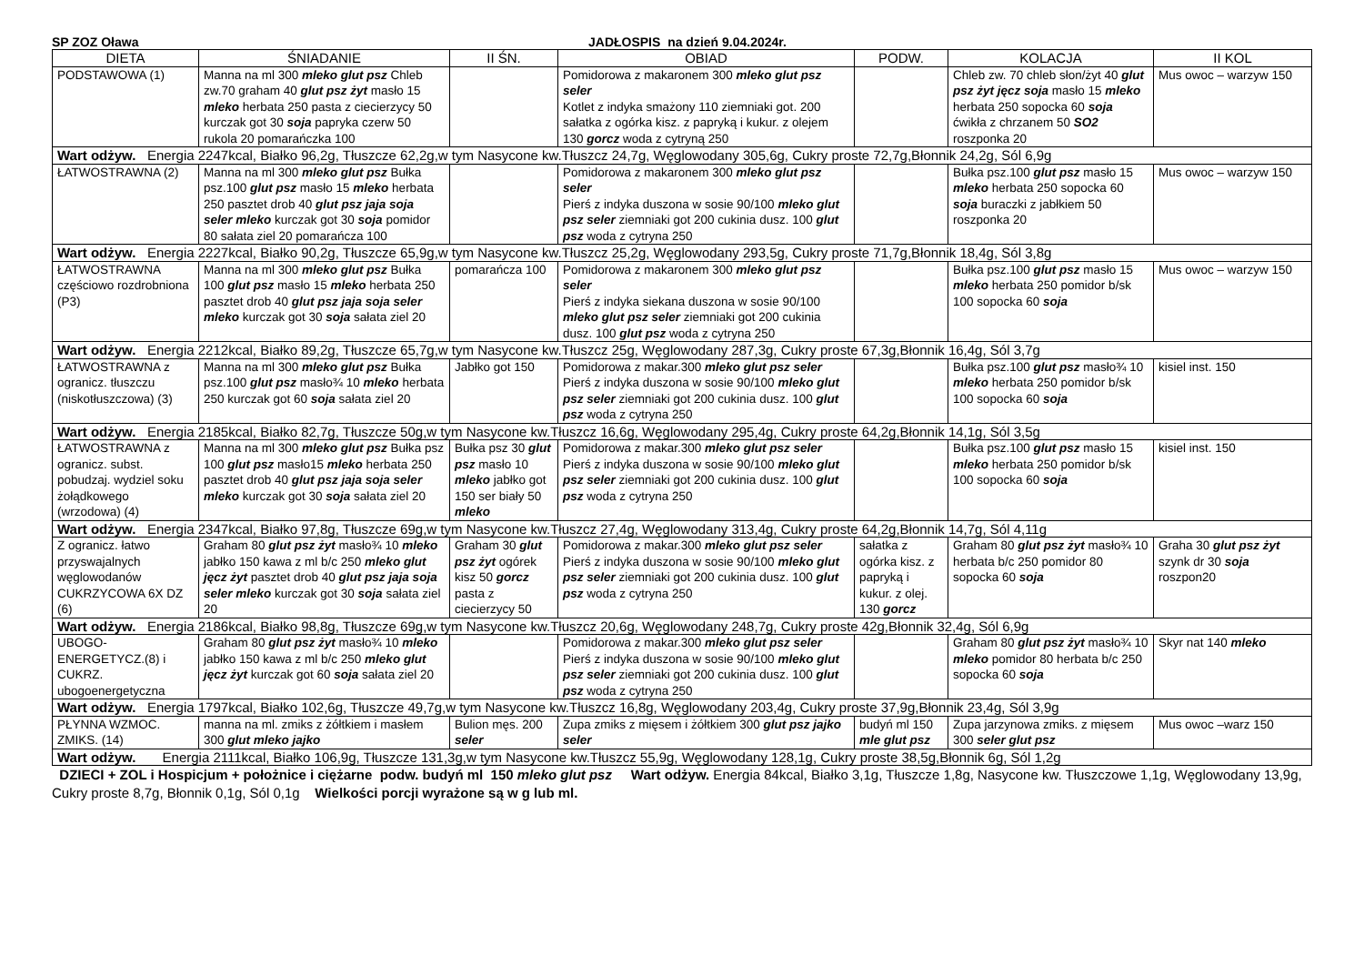SP ZOZ Oława JADŁOSPIS na dzień 9.04.2024r.
| DIETA | ŚNIADANIE | II ŚN. | OBIAD | PODW. | KOLACJA | II KOL |
| --- | --- | --- | --- | --- | --- | --- |
| PODSTAWOWA (1) | Manna na ml 300 mleko glut psz Chleb zw.70 graham 40 glut psz żyt masło 15 mleko herbata 250 pasta z ciecierzycy 50 kurczak got 30 soja papryka czerw 50 rukola 20 pomarańczka 100 | | Pomidorowa z makaronem 300 mleko glut psz seler Kotlet z indyka smażony 110 ziemniaki got. 200 sałatka z ogórka kisz. z papryką i kukur. z olejem 130 gorcz woda z cytryną 250 | | Chleb zw. 70 chleb słon/żyt 40 glut psz żyt jęcz soja masło 15 mleko herbata 250 sopocka 60 soja ćwikła z chrzanem 50 SO2 roszponka 20 | Mus owoc – warzyw 150 |
| Wart odżyw. Energia 2247kcal, Białko 96,2g, Tłuszcze 62,2g,w tym Nasycone kw.Tłuszcz 24,7g, Węglowodany 305,6g, Cukry proste 72,7g,Błonnik 24,2g, Sól 6,9g | | | | | | |
| ŁATWOSTRAWNA (2) | Manna na ml 300 mleko glut psz Bułka psz.100 glut psz masło 15 mleko herbata 250 pasztet drob 40 glut psz jaja soja seler mleko kurczak got 30 soja pomidor 80 sałata ziel 20 pomarańcza 100 | | Pomidorowa z makaronem 300 mleko glut psz seler Pierś z indyka duszona w sosie 90/100 mleko glut psz seler ziemniaki got 200 cukinia dusz. 100 glut psz woda z cytryna 250 | | Bułka psz.100 glut psz masło 15 mleko herbata 250 sopocka 60 soja buraczki z jabłkiem 50 roszponka 20 | Mus owoc – warzyw 150 |
| Wart odżyw. Energia 2227kcal, Białko 90,2g, Tłuszcze 65,9g,w tym Nasycone kw.Tłuszcz 25,2g, Węglowodany 293,5g, Cukry proste 71,7g,Błonnik 18,4g, Sól 3,8g | | | | | | |
| ŁATWOSTRAWNA częściowo rozdrobniona (P3) | Manna na ml 300 mleko glut psz Bułka 100 glut psz masło 15 mleko herbata 250 pasztet drob 40 glut psz jaja soja seler mleko kurczak got 30 soja sałata ziel 20 | pomarańcza 100 | Pomidorowa z makaronem 300 mleko glut psz seler Pierś z indyka siekana duszona w sosie 90/100 mleko glut psz seler ziemniaki got 200 cukinia dusz. 100 glut psz woda z cytryna 250 | | Bułka psz.100 glut psz masło 15 mleko herbata 250 pomidor b/sk 100 sopocka 60 soja | Mus owoc – warzyw 150 |
| Wart odżyw. Energia 2212kcal, Białko 89,2g, Tłuszcze 65,7g,w tym Nasycone kw.Tłuszcz 25g, Węglowodany 287,3g, Cukry proste 67,3g,Błonnik 16,4g, Sól 3,7g | | | | | | |
| ŁATWOSTRAWNA z ogranicz. tłuszczu (niskotłuszczowa) (3) | Manna na ml 300 mleko glut psz Bułka psz.100 glut psz masło¾ 10 mleko herbata 250 kurczak got 60 soja sałata ziel 20 | Jabłko got 150 | Pomidorowa z makar.300 mleko glut psz seler Pierś z indyka duszona w sosie 90/100 mleko glut psz seler ziemniaki got 200 cukinia dusz. 100 glut psz woda z cytryna 250 | | Bułka psz.100 glut psz masło¾ 10 mleko herbata 250 pomidor b/sk 100 sopocka 60 soja | kisiel inst. 150 |
| Wart odżyw. Energia 2185kcal, Białko 82,7g, Tłuszcze 50g,w tym Nasycone kw.Tłuszcz 16,6g, Węglowodany 295,4g, Cukry proste 64,2g,Błonnik 14,1g, Sól 3,5g | | | | | | |
| ŁATWOSTRAWNA z ogranicz. subst. pobudzaj. wydziel soku żołądkowego (wrzodowa) (4) | Manna na ml 300 mleko glut psz Bułka psz 100 glut psz masło15 mleko herbata 250 pasztet drob 40 glut psz jaja soja seler mleko kurczak got 30 soja sałata ziel 20 | Bułka psz 30 glut psz masło 10 mleko jabłko got 150 ser biały 50 mleko | Pomidorowa z makar.300 mleko glut psz seler Pierś z indyka duszona w sosie 90/100 mleko glut psz seler ziemniaki got 200 cukinia dusz. 100 glut psz woda z cytryna 250 | | Bułka psz.100 glut psz masło 15 mleko herbata 250 pomidor b/sk 100 sopocka 60 soja | kisiel inst. 150 |
| Wart odżyw. Energia 2347kcal, Białko 97,8g, Tłuszcze 69g,w tym Nasycone kw.Tłuszcz 27,4g, Węglowodany 313,4g, Cukry proste 64,2g,Błonnik 14,7g, Sól 4,11g | | | | | | |
| Z ogranicz. łatwo przyswajalnych węglowodanów CUKRZYCOWA 6X DZ (6) | Graham 80 glut psz żyt masło¾ 10 mleko jabłko 150 kawa z ml b/c 250 mleko glut jęcz żyt pasztet drob 40 glut psz jaja soja seler mleko kurczak got 30 soja sałata ziel 20 | Graham 30 glut psz żyt ogórek kisz 50 gorcz pasta z ciecierzycy 50 | Pomidorowa z makar.300 mleko glut psz seler Pierś z indyka duszona w sosie 90/100 mleko glut psz seler ziemniaki got 200 cukinia dusz. 100 glut psz woda z cytryna 250 | sałatka z ogórka kisz. z papryką i kukur. z olej. 130 gorcz | Graham 80 glut psz żyt masło¾ 10 herbata b/c 250 pomidor 80 sopocka 60 soja | Graha 30 glut psz żyt szynk dr 30 soja roszpon20 |
| Wart odżyw. Energia 2186kcal, Białko 98,8g, Tłuszcze 69g,w tym Nasycone kw.Tłuszcz 20,6g, Węglowodany 248,7g, Cukry proste 42g,Błonnik 32,4g, Sól 6,9g | | | | | | |
| UBOGO-ENERGETYCZ.(8) i CUKRZ. ubogoenergetyczna | Graham 80 glut psz żyt masło¾ 10 mleko jabłko 150 kawa z ml b/c 250 mleko glut jęcz żyt kurczak got 60 soja sałata ziel 20 | | Pomidorowa z makar.300 mleko glut psz seler Pierś z indyka duszona w sosie 90/100 mleko glut psz seler ziemniaki got 200 cukinia dusz. 100 glut psz woda z cytryna 250 | | Graham 80 glut psz żyt masło¾ 10 mleko pomidor 80 herbata b/c 250 sopocka 60 soja | Skyr nat 140 mleko |
| Wart odżyw. Energia 1797kcal, Białko 102,6g, Tłuszcze 49,7g,w tym Nasycone kw.Tłuszcz 16,8g, Węglowodany 203,4g, Cukry proste 37,9g,Błonnik 23,4g, Sól 3,9g | | | | | | |
| PŁYNNA WZMOC. ZMIKS. (14) | manna na ml. zmiks z żółtkiem i masłem 300 glut mleko jajko | Bulion męs. 200 seler | Zupa zmiks z mięsem i żółtkiem 300 glut psz jajko seler | budyń ml 150 mle glut psz | Zupa jarzynowa zmiks. z mięsem 300 seler glut psz | Mus owoc –warz 150 |
| Wart odżyw. Energia 2111kcal, Białko 106,9g, Tłuszcze 131,3g,w tym Nasycone kw.Tłuszcz 55,9g, Węglowodany 128,1g, Cukry proste 38,5g,Błonnik 6g, Sól 1,2g | | | | | | |
DZIECI + ZOL i Hospicjum + położnice i ciężarne podw. budyń ml 150 mleko glut psz Wart odżyw. Energia 84kcal, Białko 3,1g, Tłuszcze 1,8g, Nasycone kw. Tłuszczowe 1,1g, Węglowodany 13,9g, Cukry proste 8,7g, Błonnik 0,1g, Sól 0,1g Wielkości porcji wyrażone są w g lub ml.